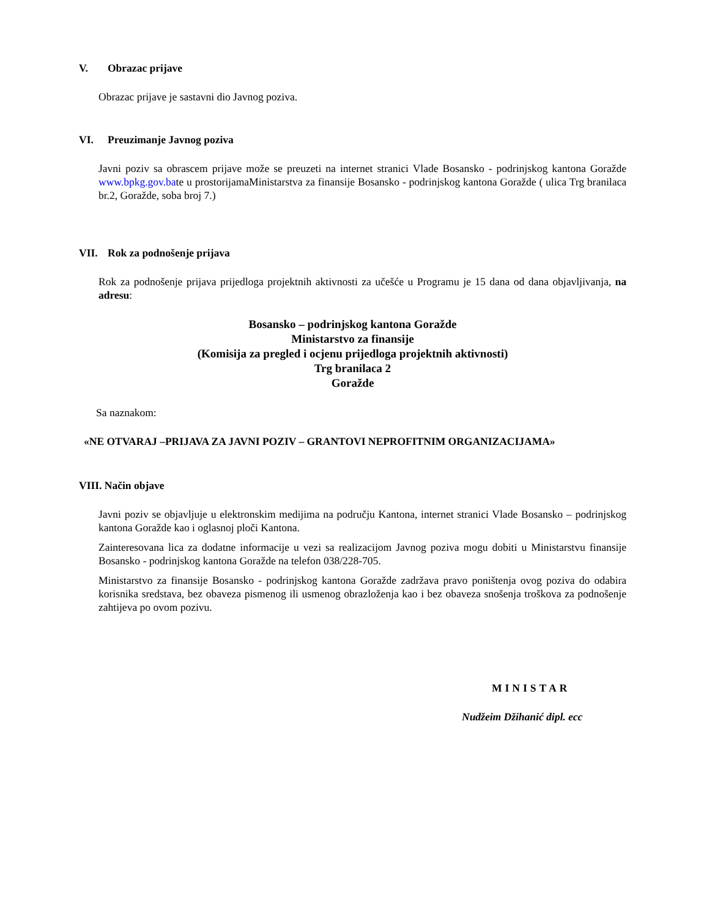V. Obrazac prijave
Obrazac prijave je sastavni dio Javnog poziva.
VI. Preuzimanje Javnog poziva
Javni poziv sa obrascem prijave može se preuzeti na internet stranici Vlade Bosansko - podrinjskog kantona Goražde www.bpkg.gov.bate u prostorijamaMinistarstva za finansije Bosansko - podrinjskog kantona Goražde ( ulica Trg branilaca br.2, Goražde, soba broj 7.)
VII. Rok za podnošenje prijava
Rok za podnošenje prijava prijedloga projektnih aktivnosti za učešće u Programu je 15 dana od dana objavljivanja, na adresu:
Bosansko – podrinjskog kantona Goražde
Ministarstvo za finansije
(Komisija za pregled i ocjenu prijedloga projektnih aktivnosti)
Trg branilaca 2
Goražde
Sa naznakom:
«NE OTVARAJ –PRIJAVA ZA JAVNI POZIV – GRANTOVI NEPROFITNIM ORGANIZACIJAMA»
VIII. Način objave
Javni poziv se objavljuje u elektronskim medijima na području Kantona, internet stranici Vlade Bosansko – podrinjskog kantona Goražde kao i oglasnoj ploči Kantona.
Zainteresovana lica za dodatne informacije u vezi sa realizacijom Javnog poziva mogu dobiti u Ministarstvu finansije Bosansko - podrinjskog kantona Goražde na telefon 038/228-705.
Ministarstvo za finansije Bosansko - podrinjskog kantona Goražde zadržava pravo poništenja ovog poziva do odabira korisnika sredstava, bez obaveza pismenog ili usmenog obrazloženja kao i bez obaveza snošenja troškova za podnošenje zahtijeva po ovom pozivu.
MINISTAR
Nudžeim Džihanić dipl. ecc